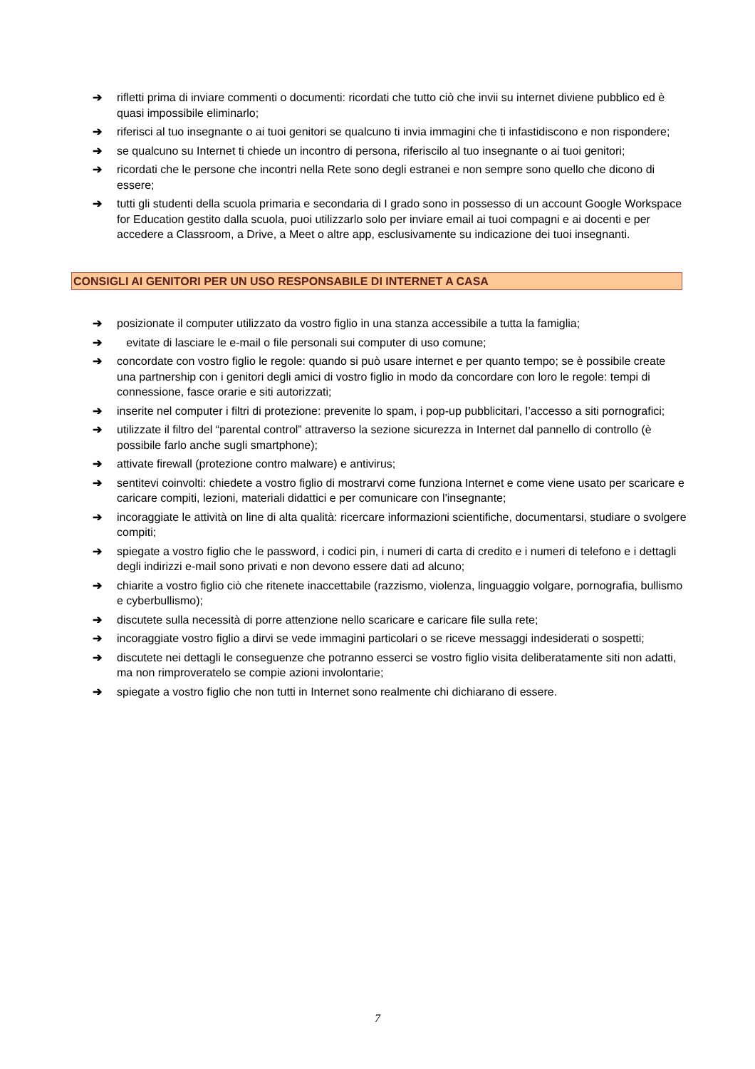➔ rifletti prima di inviare commenti o documenti: ricordati che tutto ciò che invii su internet diviene pubblico ed è quasi impossibile eliminarlo;
➔ riferisci al tuo insegnante o ai tuoi genitori se qualcuno ti invia immagini che ti infastidiscono e non rispondere;
➔ se qualcuno su Internet ti chiede un incontro di persona, riferiscilo al tuo insegnante o ai tuoi genitori;
➔ ricordati che le persone che incontri nella Rete sono degli estranei e non sempre sono quello che dicono di essere;
➔ tutti gli studenti della scuola primaria e secondaria di I grado sono in possesso di un account Google Workspace for Education gestito dalla scuola, puoi utilizzarlo solo per inviare email ai tuoi compagni e ai docenti e per accedere a Classroom, a Drive, a Meet o altre app, esclusivamente su indicazione dei tuoi insegnanti.
CONSIGLI AI GENITORI PER UN USO RESPONSABILE DI INTERNET A CASA
➔ posizionate il computer utilizzato da vostro figlio in una stanza accessibile a tutta la famiglia;
➔ evitate di lasciare le e-mail o file personali sui computer di uso comune;
➔ concordate con vostro figlio le regole: quando si può usare internet e per quanto tempo; se è possibile create una partnership con i genitori degli amici di vostro figlio in modo da concordare con loro le regole: tempi di connessione, fasce orarie e siti autorizzati;
➔ inserite nel computer i filtri di protezione: prevenite lo spam, i pop-up pubblicitari, l’accesso a siti pornografici;
➔ utilizzate il filtro del “parental control” attraverso la sezione sicurezza in Internet dal pannello di controllo (è possibile farlo anche sugli smartphone);
➔ attivate firewall (protezione contro malware) e antivirus;
➔ sentitevi coinvolti: chiedete a vostro figlio di mostrarvi come funziona Internet e come viene usato per scaricare e caricare compiti, lezioni, materiali didattici e per comunicare con l'insegnante;
➔ incoraggiate le attività on line di alta qualità: ricercare informazioni scientifiche, documentarsi, studiare o svolgere compiti;
➔ spiegate a vostro figlio che le password, i codici pin, i numeri di carta di credito e i numeri di telefono e i dettagli degli indirizzi e-mail sono privati e non devono essere dati ad alcuno;
➔ chiarite a vostro figlio ciò che ritenete inaccettabile (razzismo, violenza, linguaggio volgare, pornografia, bullismo e cyberbullismo);
➔ discutete sulla necessità di porre attenzione nello scaricare e caricare file sulla rete;
➔ incoraggiate vostro figlio a dirvi se vede immagini particolari o se riceve messaggi indesiderati o sospetti;
➔ discutete nei dettagli le conseguenze che potranno esserci se vostro figlio visita deliberatamente siti non adatti, ma non rimproveratelo se compie azioni involontarie;
➔ spiegate a vostro figlio che non tutti in Internet sono realmente chi dichiarano di essere.
7